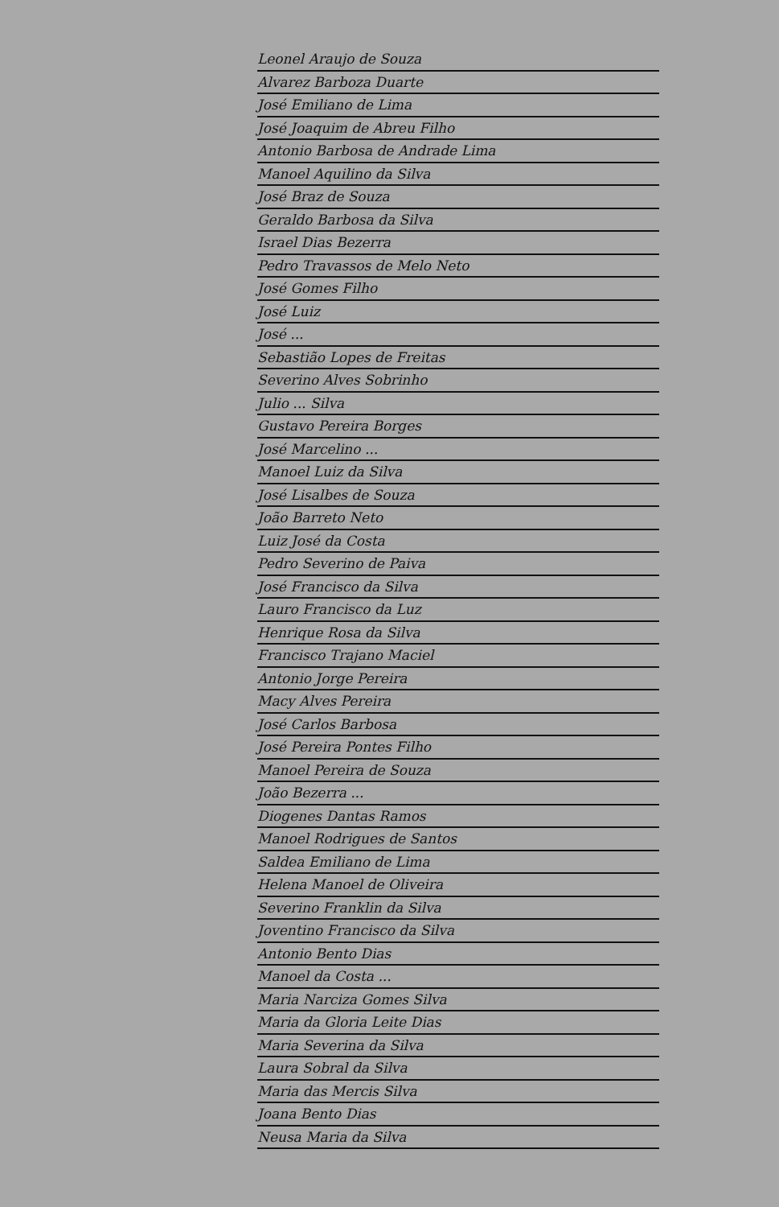Leonel Araujo de Souza
Alvarez Barboza Duarte
José Emiliano de Lima
José Joaquim de Abreu Filho
Antonio Barbosa de Andrade Lima
Manoel Aquilino da Silva
José Braz de Souza
Geraldo Barbosa da Silva
Israel Dias Bezerra
Pedro Travassos de Melo Neto
José Gomes Filho
José Luiz
José ...
Sebastião Lopes de Freitas
Severino Alves Sobrinho
Julio ... Silva
Gustavo Pereira Borges
José Marcelino ...
Manoel Luiz da Silva
José Lisalbes de Souza
João Barreto Neto
Luiz José da Costa
Pedro Severino de Paiva
José Francisco da Silva
Lauro Francisco da Luz
Henrique Rosa da Silva
Francisco Trajano Maciel
Antonio Jorge Pereira
Macy Alves Pereira
José Carlos Barbosa
José Pereira Pontes Filho
Manoel Pereira de Souza
João Bezerra ...
Diogenes Dantas Ramos
Manoel Rodrigues de Santos
Saldea Emiliano de Lima
Helena Manoel de Oliveira
Severino Franklin da Silva
Joventino Francisco da Silva
Antonio Bento Dias
Manoel da Costa ...
Maria Narciza Gomes Silva
Maria da Gloria Leite Dias
Maria Severina da Silva
Laura Sobral da Silva
Maria das Mercis Silva
Joana Bento Dias
Neusa Maria da Silva